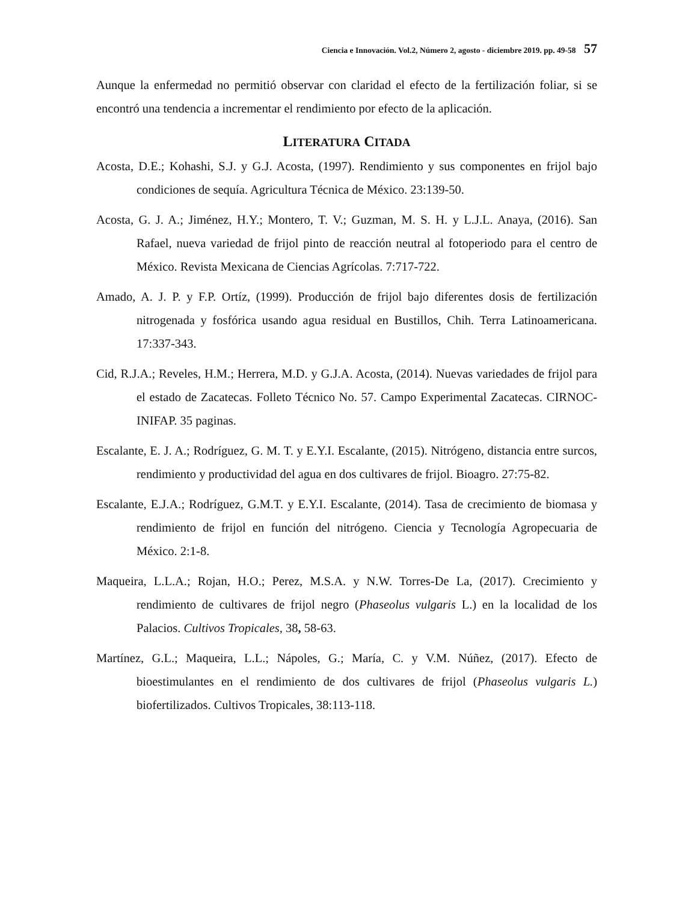Ciencia e Innovación. Vol.2, Número 2, agosto - diciembre 2019. pp. 49-58 57
Aunque la enfermedad no permitió observar con claridad el efecto de la fertilización foliar, si se encontró una tendencia a incrementar el rendimiento por efecto de la aplicación.
LITERATURA CITADA
Acosta, D.E.; Kohashi, S.J. y G.J. Acosta, (1997). Rendimiento y sus componentes en frijol bajo condiciones de sequía. Agricultura Técnica de México. 23:139-50.
Acosta, G. J. A.; Jiménez, H.Y.; Montero, T. V.; Guzman, M. S. H. y L.J.L. Anaya, (2016). San Rafael, nueva variedad de frijol pinto de reacción neutral al fotoperiodo para el centro de México. Revista Mexicana de Ciencias Agrícolas. 7:717-722.
Amado, A. J. P. y F.P. Ortíz, (1999). Producción de frijol bajo diferentes dosis de fertilización nitrogenada y fosfórica usando agua residual en Bustillos, Chih. Terra Latinoamericana. 17:337-343.
Cid, R.J.A.; Reveles, H.M.; Herrera, M.D. y G.J.A. Acosta, (2014). Nuevas variedades de frijol para el estado de Zacatecas. Folleto Técnico No. 57. Campo Experimental Zacatecas. CIRNOC-INIFAP. 35 paginas.
Escalante, E. J. A.; Rodríguez, G. M. T. y E.Y.I. Escalante, (2015). Nitrógeno, distancia entre surcos, rendimiento y productividad del agua en dos cultivares de frijol. Bioagro. 27:75-82.
Escalante, E.J.A.; Rodríguez, G.M.T. y E.Y.I. Escalante, (2014). Tasa de crecimiento de biomasa y rendimiento de frijol en función del nitrógeno. Ciencia y Tecnología Agropecuaria de México. 2:1-8.
Maqueira, L.L.A.; Rojan, H.O.; Perez, M.S.A. y N.W. Torres-De La, (2017). Crecimiento y rendimiento de cultivares de frijol negro (Phaseolus vulgaris L.) en la localidad de los Palacios. Cultivos Tropicales, 38, 58-63.
Martínez, G.L.; Maqueira, L.L.; Nápoles, G.; María, C. y V.M. Núñez, (2017). Efecto de bioestimulantes en el rendimiento de dos cultivares de frijol (Phaseolus vulgaris L.) biofertilizados. Cultivos Tropicales, 38:113-118.